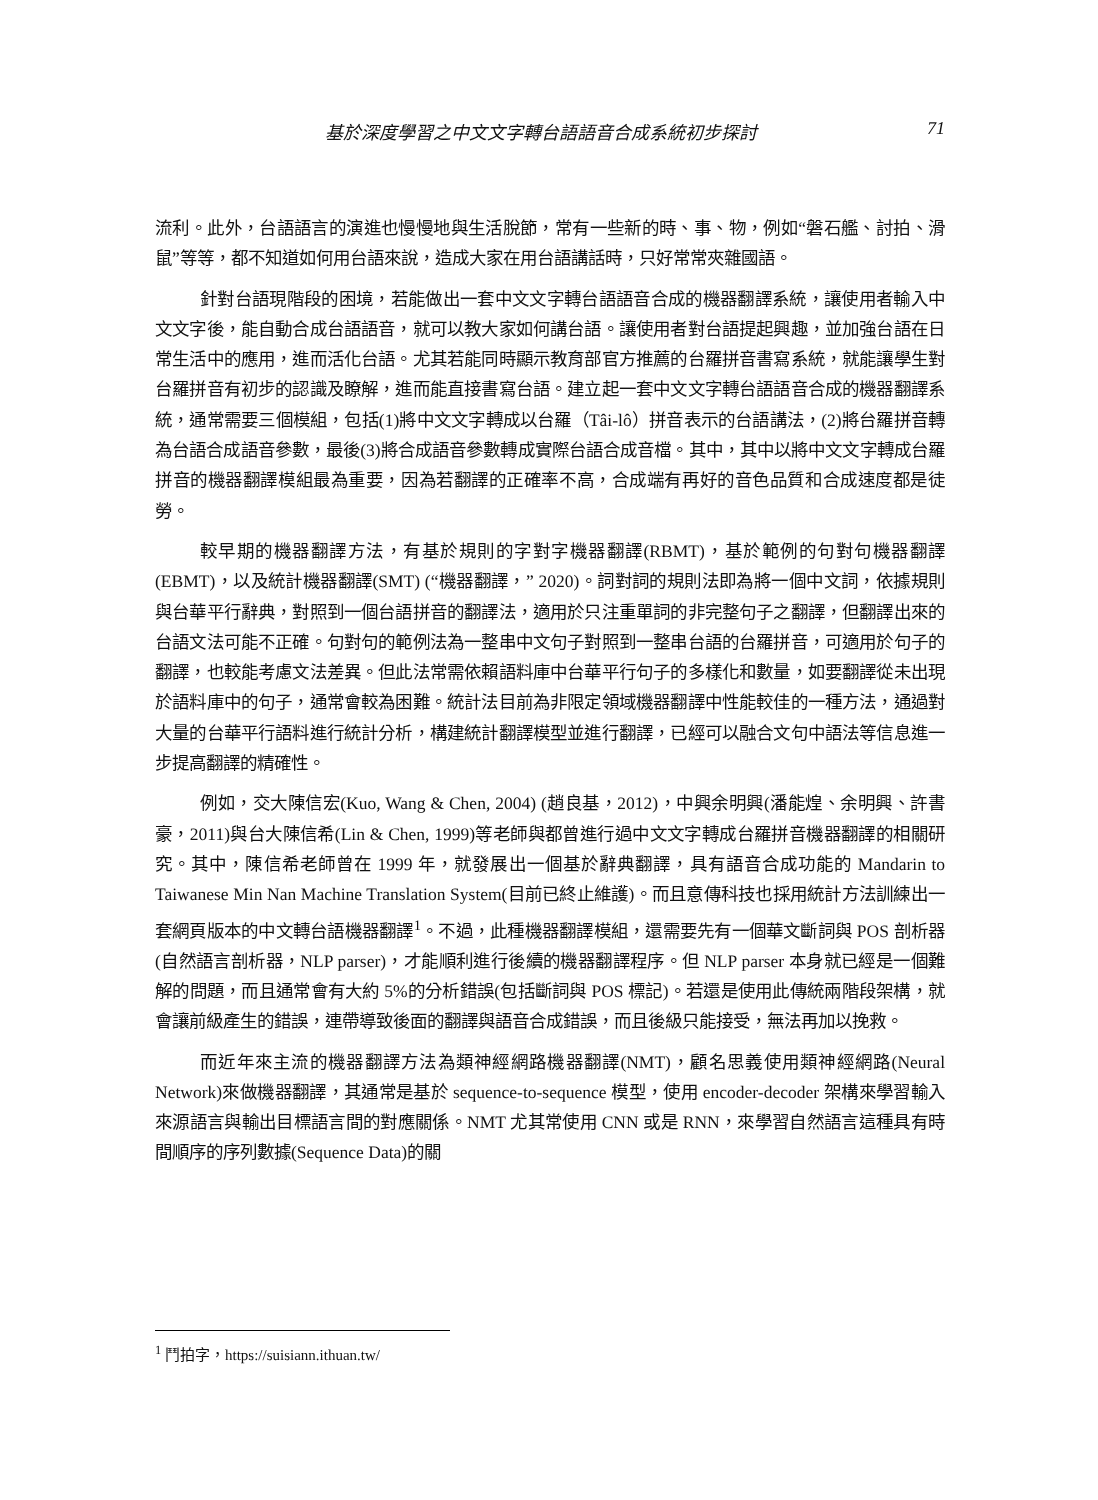基於深度學習之中文文字轉台語語音合成系統初步探討 71
流利。此外，台語語言的演進也慢慢地與生活脫節，常有一些新的時、事、物，例如“磐石艦、討拍、滑鼠”等等，都不知道如何用台語來說，造成大家在用台語講話時，只好常常夾雜國語。
針對台語現階段的困境，若能做出一套中文文字轉台語語音合成的機器翻譯系統，讓使用者輸入中文文字後，能自動合成台語語音，就可以教大家如何講台語。讓使用者對台語提起興趣，並加強台語在日常生活中的應用，進而活化台語。尤其若能同時顯示教育部官方推薦的台羅拼音書寫系統，就能讓學生對台羅拼音有初步的認識及瞭解，進而能直接書寫台語。建立起一套中文文字轉台語語音合成的機器翻譯系統，通常需要三個模組，包括(1)將中文文字轉成以台羅（Tâi-lô）拼音表示的台語講法，(2)將台羅拼音轉為台語合成語音參數，最後(3)將合成語音參數轉成實際台語合成音檔。其中，其中以將中文文字轉成台羅拼音的機器翻譯模組最為重要，因為若翻譯的正確率不高，合成端有再好的音色品質和合成速度都是徒勞。
較早期的機器翻譯方法，有基於規則的字對字機器翻譯(RBMT)，基於範例的句對句機器翻譯(EBMT)，以及統計機器翻譯(SMT) (“機器翻譯，” 2020)。詞對詞的規則法即為將一個中文詞，依據規則與台華平行辭典，對照到一個台語拼音的翻譯法，適用於只注重單詞的非完整句子之翻譯，但翻譯出來的台語文法可能不正確。句對句的範例法為一整串中文句子對照到一整串台語的台羅拼音，可適用於句子的翻譯，也較能考慮文法差異。但此法常需依賴語料庫中台華平行句子的多樣化和數量，如要翻譯從未出現於語料庫中的句子，通常會較為困難。統計法目前為非限定領域機器翻譯中性能較佳的一種方法，通過對大量的台華平行語料進行統計分析，構建統計翻譯模型並進行翻譯，已經可以融合文句中語法等信息進一步提高翻譯的精確性。
例如，交大陳信宏(Kuo, Wang & Chen, 2004) (趙良基，2012)，中興余明興(潘能煌、余明興、許書豪，2011)與台大陳信希(Lin & Chen, 1999)等老師與都曾進行過中文文字轉成台羅拼音機器翻譯的相關研究。其中，陳信希老師曾在 1999 年，就發展出一個基於辭典翻譯，具有語音合成功能的 Mandarin to Taiwanese Min Nan Machine Translation System(目前已終止維護)。而且意傳科技也採用統計方法訓練出一套網頁版本的中文轉台語機器翻譯<sup>1</sup>。不過，此種機器翻譯模組，還需要先有一個華文斷詞與 POS 剖析器(自然語言剖析器，NLP parser)，才能順利進行後續的機器翻譯程序。但 NLP parser 本身就已經是一個難解的問題，而且通常會有大約 5%的分析錯誤(包括斷詞與 POS 標記)。若還是使用此傳統兩階段架構，就會讓前級產生的錯誤，連帶導致後面的翻譯與語音合成錯誤，而且後級只能接受，無法再加以挽救。
而近年來主流的機器翻譯方法為類神經網路機器翻譯(NMT)，顧名思義使用類神經網路(Neural Network)來做機器翻譯，其通常是基於 sequence-to-sequence 模型，使用 encoder-decoder 架構來學習輸入來源語言與輸出目標語言間的對應關係。NMT 尤其常使用 CNN 或是 RNN，來學習自然語言這種具有時間順序的序列數據(Sequence Data)的關
<sup>1</sup> 鬥拍字，https://suisiann.ithuan.tw/